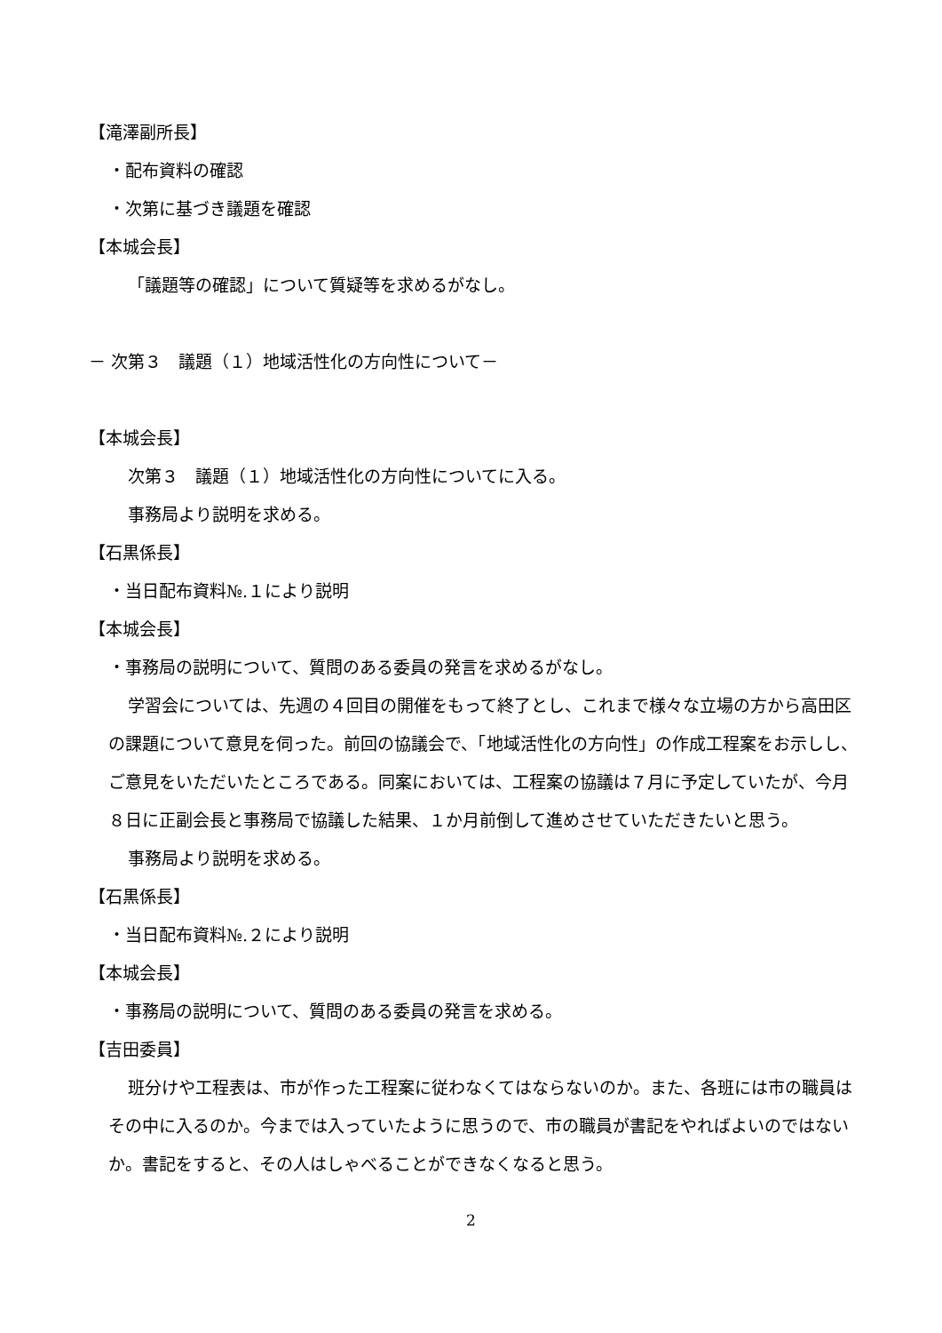【滝澤副所長】
・配布資料の確認
・次第に基づき議題を確認
【本城会長】
「議題等の確認」について質疑等を求めるがなし。
－ 次第３　議題（１）地域活性化の方向性について－
【本城会長】
次第３　議題（１）地域活性化の方向性についてに入る。
事務局より説明を求める。
【石黒係長】
・当日配布資料№.１により説明
【本城会長】
・事務局の説明について、質問のある委員の発言を求めるがなし。
学習会については、先週の４回目の開催をもって終了とし、これまで様々な立場の方から高田区の課題について意見を伺った。前回の協議会で、「地域活性化の方向性」の作成工程案をお示しし、ご意見をいただいたところである。同案においては、工程案の協議は７月に予定していたが、今月８日に正副会長と事務局で協議した結果、１か月前倒して進めさせていただきたいと思う。
事務局より説明を求める。
【石黒係長】
・当日配布資料№.２により説明
【本城会長】
・事務局の説明について、質問のある委員の発言を求める。
【吉田委員】
班分けや工程表は、市が作った工程案に従わなくてはならないのか。また、各班には市の職員はその中に入るのか。今までは入っていたように思うので、市の職員が書記をやればよいのではないか。書記をすると、その人はしゃべることができなくなると思う。
2